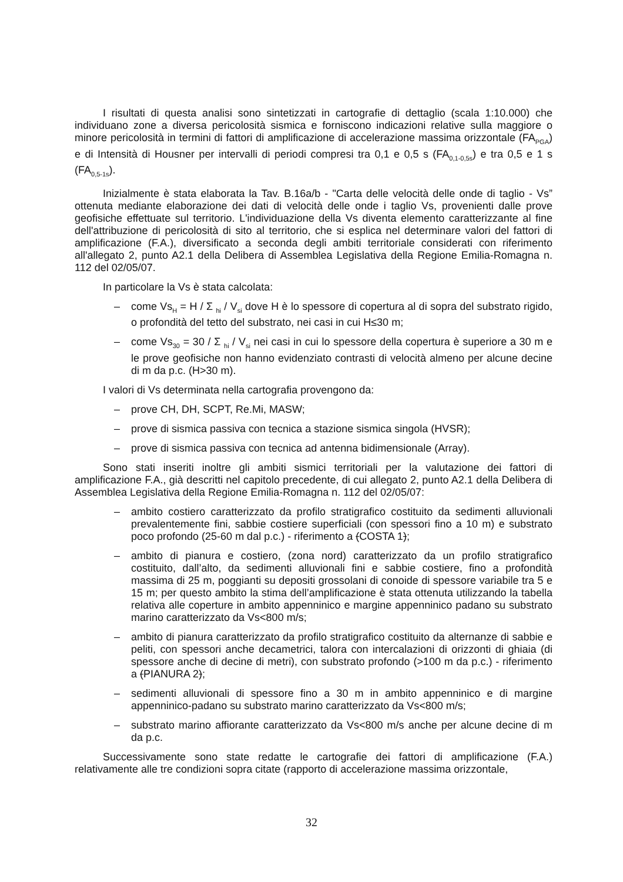I risultati di questa analisi sono sintetizzati in cartografie di dettaglio (scala 1:10.000) che individuano zone a diversa pericolosità sismica e forniscono indicazioni relative sulla maggiore o minore pericolosità in termini di fattori di amplificazione di accelerazione massima orizzontale (FA<sub>PGA</sub>) e di Intensità di Housner per intervalli di periodi compresi tra 0,1 e 0,5 s (FA<sub>0,1-0,5s</sub>) e tra 0,5 e 1 s (FA<sub>0,5-1s</sub>).
Inizialmente è stata elaborata la Tav. B.16a/b - "Carta delle velocità delle onde di taglio - Vs” ottenuta mediante elaborazione dei dati di velocità delle onde i taglio Vs, provenienti dalle prove geofisiche effettuate sul territorio. L'individuazione della Vs diventa elemento caratterizzante al fine dell'attribuzione di pericolosità di sito al territorio, che si esplica nel determinare valori del fattori di amplificazione (F.A.), diversificato a seconda degli ambiti territoriale considerati con riferimento all'allegato 2, punto A2.1 della Delibera di Assemblea Legislativa della Regione Emilia-Romagna n. 112 del 02/05/07.
In particolare la Vs è stata calcolata:
– come Vs<sub>H</sub> = H / Σ <sub>hi</sub> / V<sub>si</sub> dove H è lo spessore di copertura al di sopra del substrato rigido, o profondità del tetto del substrato, nei casi in cui H≤30 m;
– come Vs<sub>30</sub> = 30 / Σ <sub>hi</sub> / V<sub>si</sub> nei casi in cui lo spessore della copertura è superiore a 30 m e le prove geofisiche non hanno evidenziato contrasti di velocità almeno per alcune decine di m da p.c. (H>30 m).
I valori di Vs determinata nella cartografia provengono da:
– prove CH, DH, SCPT, Re.Mi, MASW;
– prove di sismica passiva con tecnica a stazione sismica singola (HVSR);
– prove di sismica passiva con tecnica ad antenna bidimensionale (Array).
Sono stati inseriti inoltre gli ambiti sismici territoriali per la valutazione dei fattori di amplificazione F.A., già descritti nel capitolo precedente, di cui allegato 2, punto A2.1 della Delibera di Assemblea Legislativa della Regione Emilia-Romagna n. 112 del 02/05/07:
– ambito costiero caratterizzato da profilo stratigrafico costituito da sedimenti alluvionali prevalentemente fini, sabbie costiere superficiali (con spessori fino a 10 m) e substrato poco profondo (25-60 m dal p.c.) - riferimento a (COSTA 1);
– ambito di pianura e costiero, (zona nord) caratterizzato da un profilo stratigrafico costituito, dall’alto, da sedimenti alluvionali fini e sabbie costiere, fino a profondità massima di 25 m, poggianti su depositi grossolani di conoide di spessore variabile tra 5 e 15 m; per questo ambito la stima dell’amplificazione è stata ottenuta utilizzando la tabella relativa alle coperture in ambito appenninico e margine appenninico padano su substrato marino caratterizzato da Vs<800 m/s;
– ambito di pianura caratterizzato da profilo stratigrafico costituito da alternanze di sabbie e peliti, con spessori anche decametrici, talora con intercalazioni di orizzonti di ghiaia (di spessore anche di decine di metri), con substrato profondo (>100 m da p.c.) - riferimento a (PIANURA 2);
– sedimenti alluvionali di spessore fino a 30 m in ambito appenninico e di margine appenninico-padano su substrato marino caratterizzato da Vs<800 m/s;
– substrato marino affiorante caratterizzato da Vs<800 m/s anche per alcune decine di m da p.c.
Successivamente sono state redatte le cartografie dei fattori di amplificazione (F.A.) relativamente alle tre condizioni sopra citate (rapporto di accelerazione massima orizzontale,
32